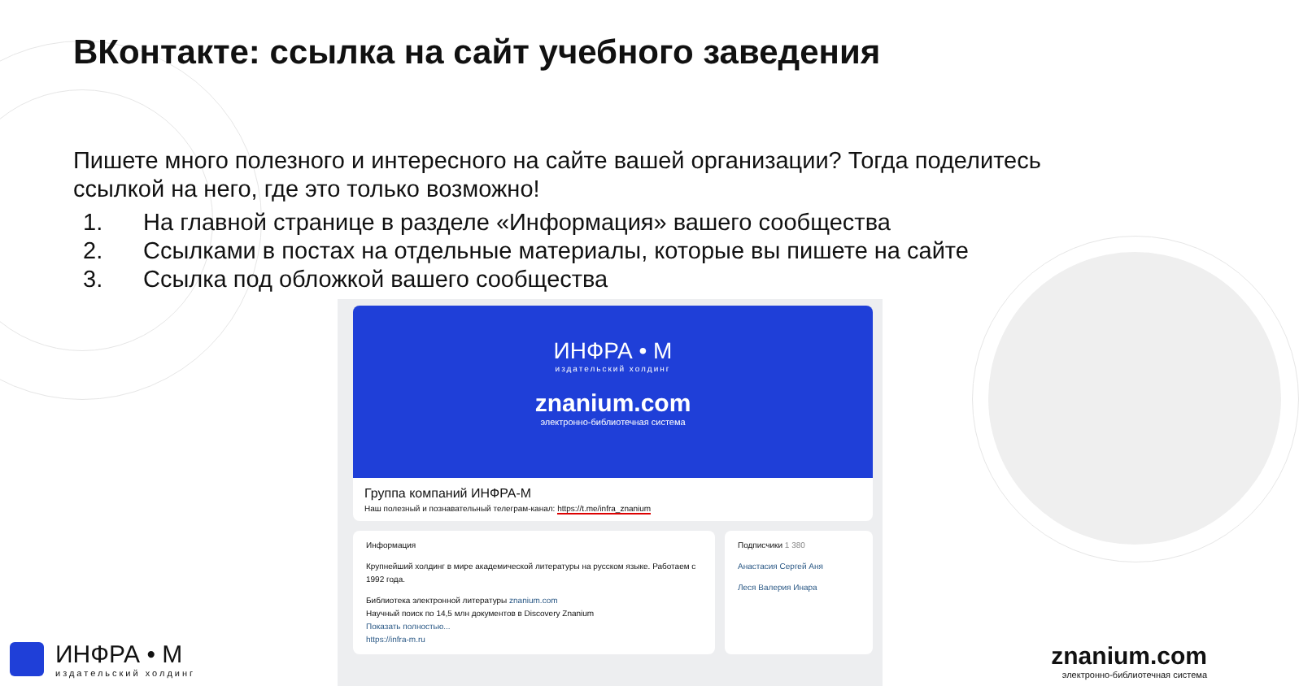ВКонтакте: ссылка на сайт учебного заведения
Пишете много полезного и интересного на сайте вашей организации? Тогда поделитесь ссылкой на него, где это только возможно!
1. На главной странице в разделе «Информация» вашего сообщества
2. Ссылками в постах на отдельные материалы, которые вы пишете на сайте
3. Ссылка под обложкой вашего сообщества
ИНФРА • М
издательский холдинг
znanium.com
электронно-библиотечная система
Группа компаний ИНФРА-М
Наш полезный и познавательный телеграм-канал: https://t.me/infra_znanium
Информация
Крупнейший холдинг в мире академической литературы на русском языке. Работаем с 1992 года.
Библиотека электронной литературы znanium.com
Научный поиск по 14,5 млн документов в Discovery Znanium
Показать полностью...
https://infra-m.ru
Подписчики 1 380
Анастасия Сергей Аня
Леся Валерия Инара
ИНФРА • М
издательский холдинг
znanium.com
электронно-библиотечная система